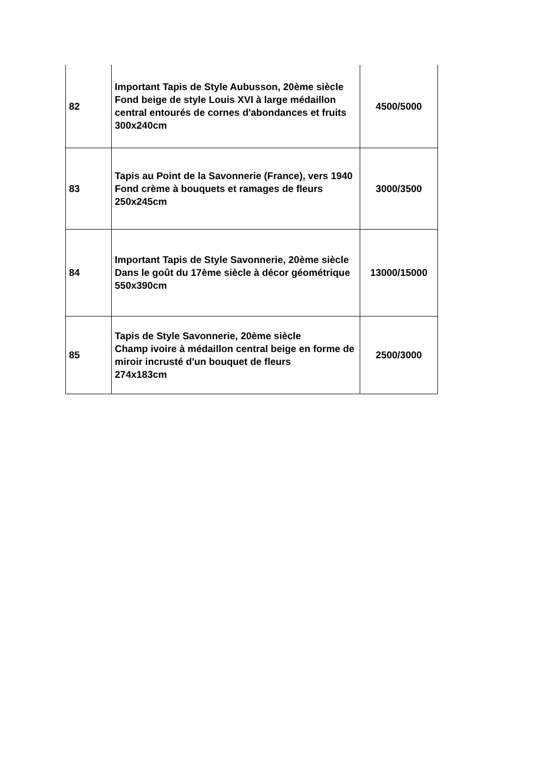| 82 | Important Tapis de Style Aubusson, 20ème siècle Fond beige de style Louis XVI à large médaillon central entourés de cornes d'abondances et fruits 300x240cm | 4500/5000 |
| 83 | Tapis au Point de la Savonnerie (France), vers 1940 Fond crème à bouquets et ramages de fleurs 250x245cm | 3000/3500 |
| 84 | Important Tapis de Style Savonnerie, 20ème siècle Dans le goût du 17ème siècle à décor géométrique 550x390cm | 13000/15000 |
| 85 | Tapis de Style Savonnerie, 20ème siècle Champ ivoire à médaillon central beige en forme de miroir incrusté d'un bouquet de fleurs 274x183cm | 2500/3000 |